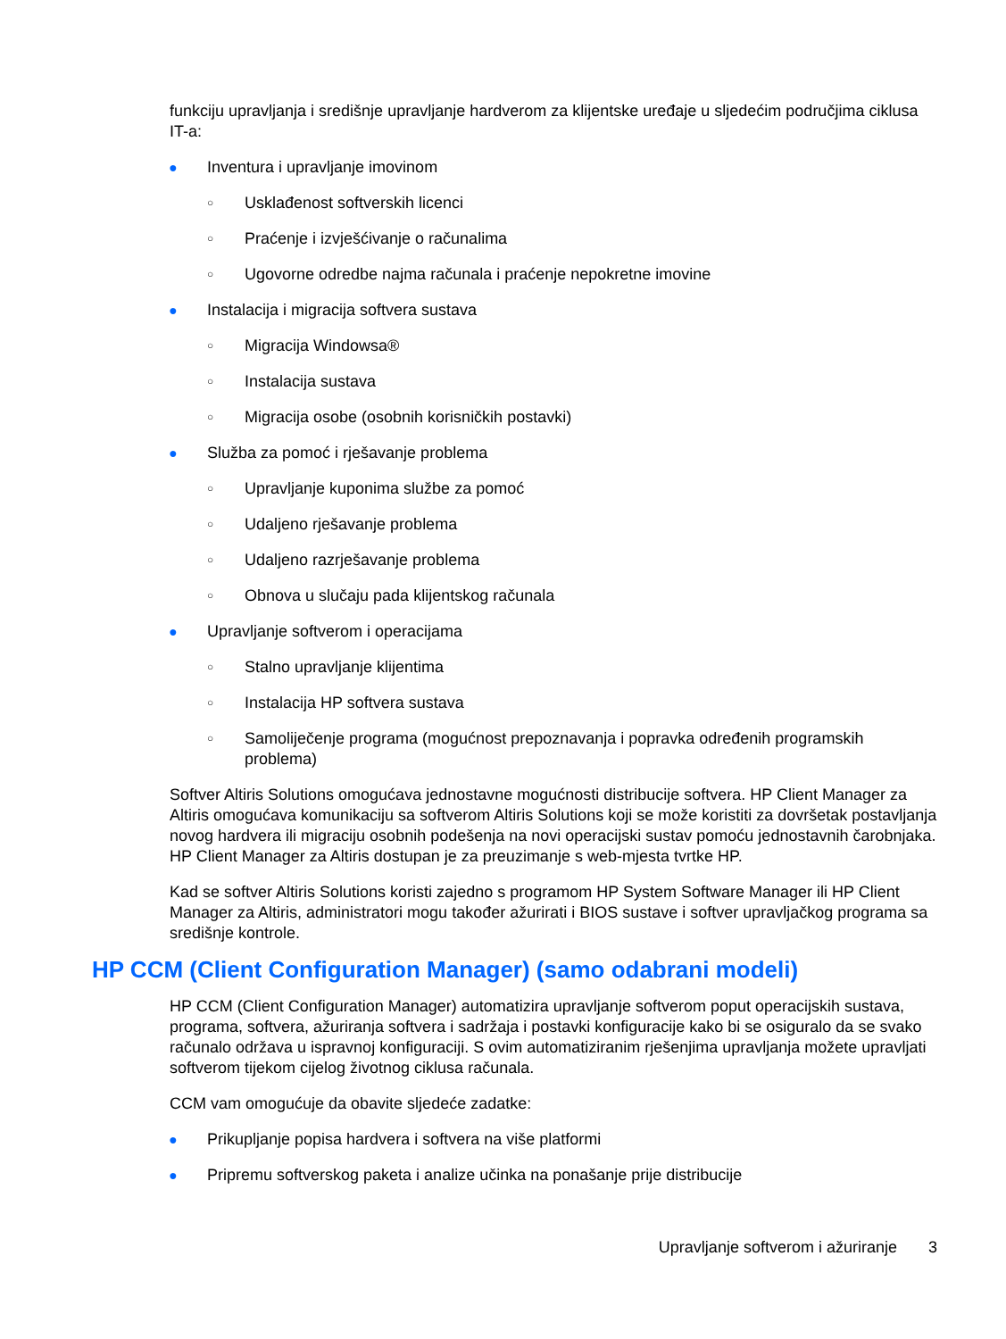funkciju upravljanja i središnje upravljanje hardverom za klijentske uređaje u sljedećim područjima ciklusa IT-a:
● Inventura i upravljanje imovinom
○ Usklađenost softverskih licenci
○ Praćenje i izvješćivanje o računalima
○ Ugovorne odredbe najma računala i praćenje nepokretne imovine
● Instalacija i migracija softvera sustava
○ Migracija Windowsa®
○ Instalacija sustava
○ Migracija osobe (osobnih korisničkih postavki)
● Služba za pomoć i rješavanje problema
○ Upravljanje kuponima službe za pomoć
○ Udaljeno rješavanje problema
○ Udaljeno razrješavanje problema
○ Obnova u slučaju pada klijentskog računala
● Upravljanje softverom i operacijama
○ Stalno upravljanje klijentima
○ Instalacija HP softvera sustava
○ Samoliječenje programa (mogućnost prepoznavanja i popravka određenih programskih problema)
Softver Altiris Solutions omogućava jednostavne mogućnosti distribucije softvera. HP Client Manager za Altiris omogućava komunikaciju sa softverom Altiris Solutions koji se može koristiti za dovršetak postavljanja novog hardvera ili migraciju osobnih podešenja na novi operacijski sustav pomoću jednostavnih čarobnjaka. HP Client Manager za Altiris dostupan je za preuzimanje s web-mjesta tvrtke HP.
Kad se softver Altiris Solutions koristi zajedno s programom HP System Software Manager ili HP Client Manager za Altiris, administratori mogu također ažurirati i BIOS sustave i softver upravljačkog programa sa središnje kontrole.
HP CCM (Client Configuration Manager) (samo odabrani modeli)
HP CCM (Client Configuration Manager) automatizira upravljanje softverom poput operacijskih sustava, programa, softvera, ažuriranja softvera i sadržaja i postavki konfiguracije kako bi se osiguralo da se svako računalo održava u ispravnoj konfiguraciji. S ovim automatiziranim rješenjima upravljanja možete upravljati softverom tijekom cijelog životnog ciklusa računala.
CCM vam omogućuje da obavite sljedeće zadatke:
● Prikupljanje popisa hardvera i softvera na više platformi
● Pripremu softverskog paketa i analize učinka na ponašanje prije distribucije
Upravljanje softverom i ažuriranje 3